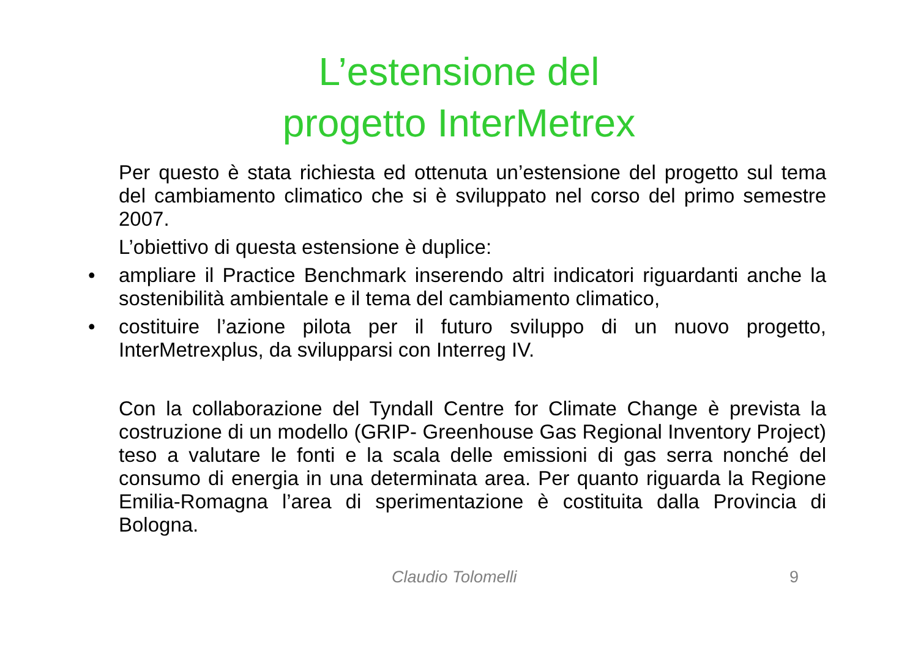L’estensione del
progetto InterMetrex
Per questo è stata richiesta ed ottenuta un’estensione del progetto sul tema del cambiamento climatico che si è sviluppato nel corso del primo semestre 2007.
L’obiettivo di questa estensione è duplice:
• ampliare il Practice Benchmark inserendo altri indicatori riguardanti anche la sostenibilità ambientale e il tema del cambiamento climatico,
• costituire l’azione pilota per il futuro sviluppo di un nuovo progetto, InterMetrexplus, da svilupparsi con Interreg IV.
Con la collaborazione del Tyndall Centre for Climate Change è prevista la costruzione di un modello (GRIP- Greenhouse Gas Regional Inventory Project) teso a valutare le fonti e la scala delle emissioni di gas serra nonché del consumo di energia in una determinata area. Per quanto riguarda la Regione Emilia-Romagna l’area di sperimentazione è costituita dalla Provincia di Bologna.
Claudio Tolomelli 9